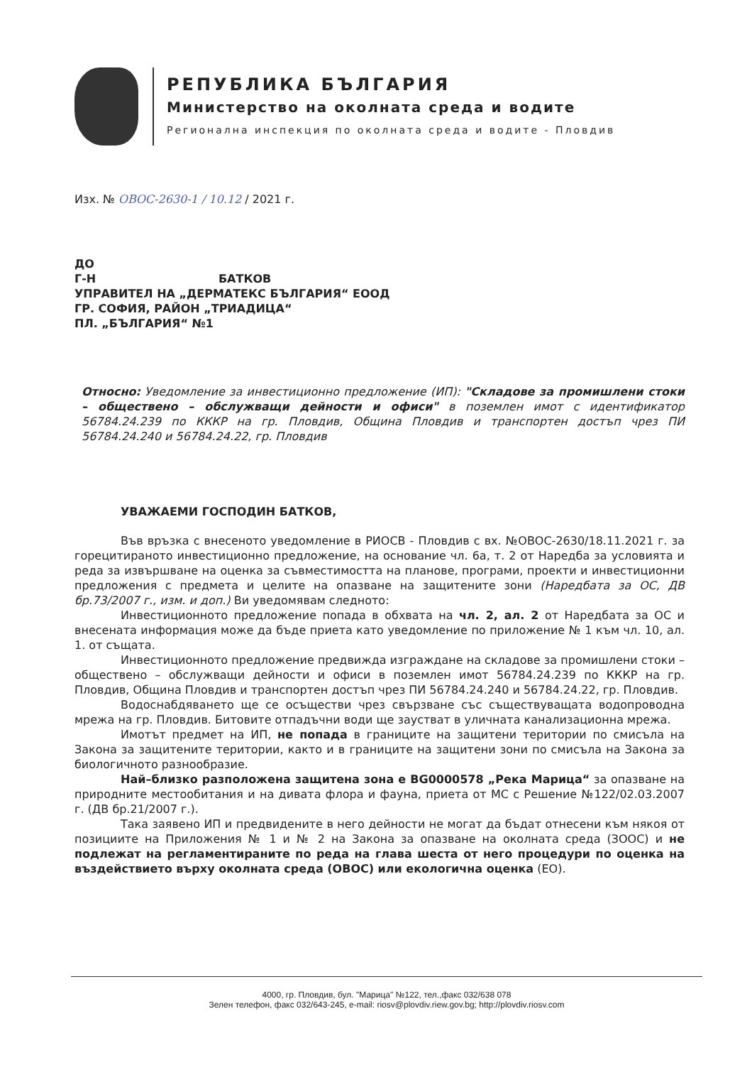РЕПУБЛИКА БЪЛГАРИЯ
Министерство на околната среда и водите
Регионална инспекция по околната среда и водите - Пловдив
Изх. № ОВОС-2630-1 / 10.12 / 2021 г.
ДО
Г-Н БАТКОВ
УПРАВИТЕЛ НА „ДЕРМАТЕКС БЪЛГАРИЯ“ ЕООД
ГР. СОФИЯ, РАЙОН „ТРИАДИЦА“
ПЛ. „БЪЛГАРИЯ“ №1
Относно: Уведомление за инвестиционно предложение (ИП): "Складове за промишлени стоки – обществено – обслужващи дейности и офиси" в поземлен имот с идентификатор 56784.24.239 по КККР на гр. Пловдив, Община Пловдив и транспортен достъп чрез ПИ 56784.24.240 и 56784.24.22, гр. Пловдив
УВАЖАЕМИ ГОСПОДИН БАТКОВ,
Във връзка с внесеното уведомление в РИОСВ - Пловдив с вх. №ОВОС-2630/18.11.2021 г. за горецитираното инвестиционно предложение, на основание чл. 6а, т. 2 от Наредба за условията и реда за извършване на оценка за съвместимостта на планове, програми, проекти и инвестиционни предложения с предмета и целите на опазване на защитените зони (Наредбата за ОС, ДВ бр.73/2007 г., изм. и доп.) Ви уведомявам следното:
Инвестиционното предложение попада в обхвата на чл. 2, ал. 2 от Наредбата за ОС и внесената информация може да бъде приета като уведомление по приложение № 1 към чл. 10, ал. 1. от същата.
Инвестиционното предложение предвижда изграждане на складове за промишлени стоки – обществено – обслужващи дейности и офиси в поземлен имот 56784.24.239 по КККР на гр. Пловдив, Община Пловдив и транспортен достъп чрез ПИ 56784.24.240 и 56784.24.22, гр. Пловдив.
Водоснабдяването ще се осъществи чрез свързване със съществуващата водопроводна мрежа на гр. Пловдив. Битовите отпадъчни води ще заустват в уличната канализационна мрежа.
Имотът предмет на ИП, не попада в границите на защитени територии по смисъла на Закона за защитените територии, както и в границите на защитени зони по смисъла на Закона за биологичното разнообразие.
Най–близко разположена защитена зона е BG0000578 „Река Марица“ за опазване на природните местообитания и на дивата флора и фауна, приета от МС с Решение №122/02.03.2007 г. (ДВ бр.21/2007 г.).
Така заявено ИП и предвидените в него дейности не могат да бъдат отнесени към някоя от позициите на Приложения № 1 и № 2 на Закона за опазване на околната среда (ЗООС) и не подлежат на регламентираните по реда на глава шеста от него процедури по оценка на въздействието върху околната среда (ОВОС) или екологична оценка (ЕО).
4000, гр. Пловдив, бул. "Марица" №122, тел.,факс 032/638 078
Зелен телефон, факс 032/643-245, e-mail: riosv@plovdiv.riew.gov.bg; http://plovdiv.riosv.com